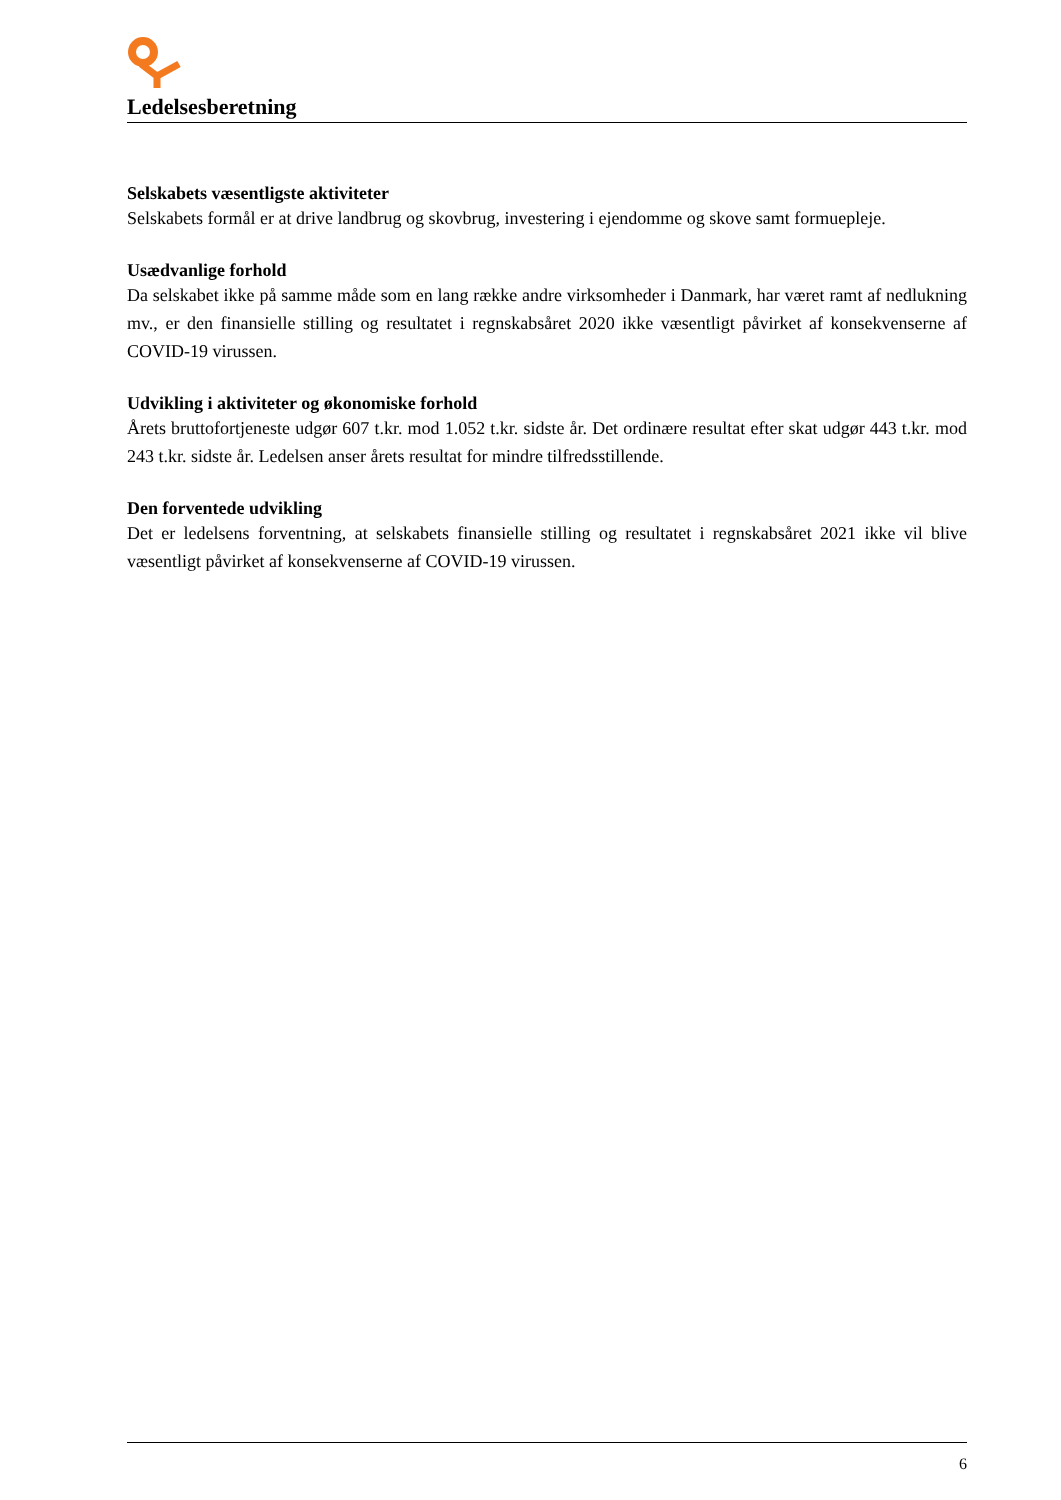Ledelsesberetning
Selskabets væsentligste aktiviteter
Selskabets formål er at drive landbrug og skovbrug, investering i ejendomme og skove samt formuepleje.
Usædvanlige forhold
Da selskabet ikke på samme måde som en lang række andre virksomheder i Danmark, har været ramt af nedlukning mv., er den finansielle stilling og resultatet i regnskabsåret 2020 ikke væsentligt påvirket af konsekvenserne af COVID-19 virussen.
Udvikling i aktiviteter og økonomiske forhold
Årets bruttofortjeneste udgør 607 t.kr. mod 1.052 t.kr. sidste år. Det ordinære resultat efter skat udgør 443 t.kr. mod 243 t.kr. sidste år. Ledelsen anser årets resultat for mindre tilfredsstillende.
Den forventede udvikling
Det er ledelsens forventning, at selskabets finansielle stilling og resultatet i regnskabsåret 2021 ikke vil blive væsentligt påvirket af konsekvenserne af COVID-19 virussen.
6